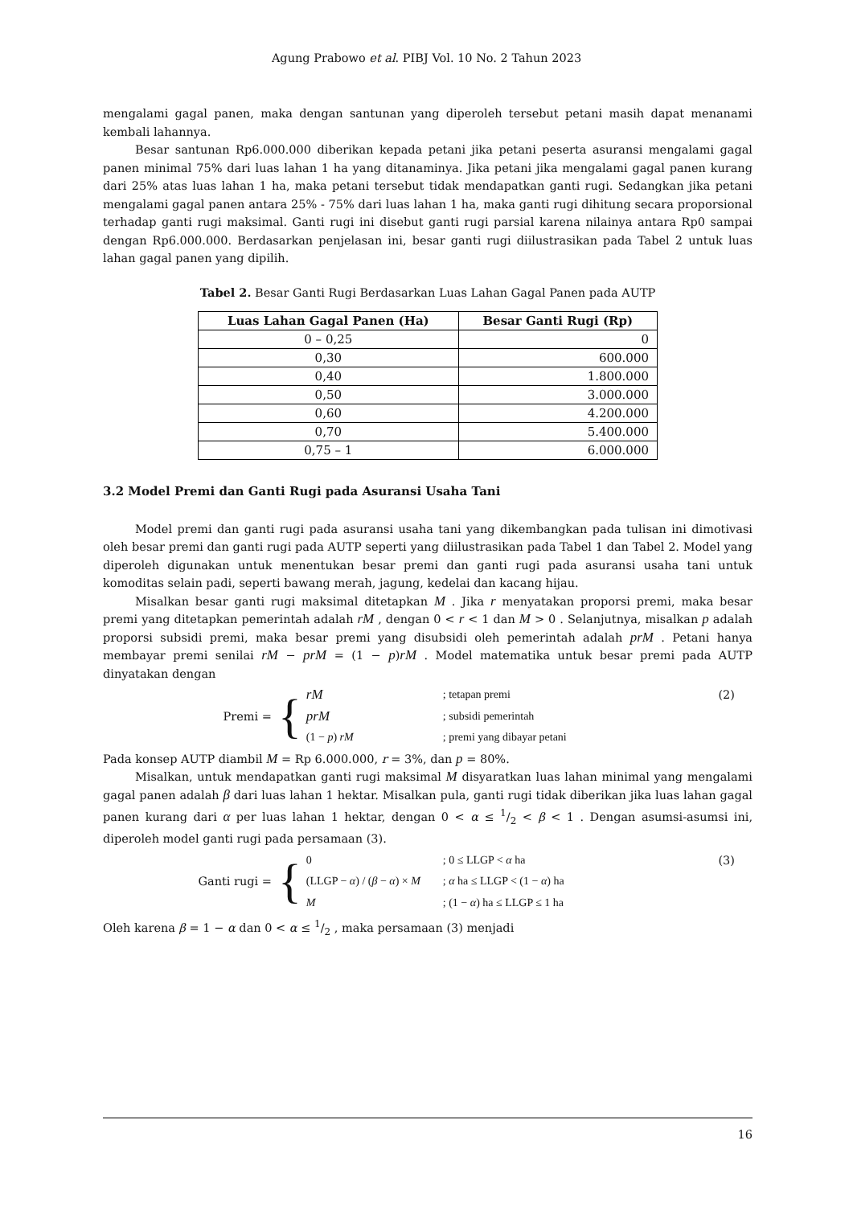Agung Prabowo et al. PIBJ Vol. 10 No. 2 Tahun 2023
mengalami gagal panen, maka dengan santunan yang diperoleh tersebut petani masih dapat menanami kembali lahannya.
Besar santunan Rp6.000.000 diberikan kepada petani jika petani peserta asuransi mengalami gagal panen minimal 75% dari luas lahan 1 ha yang ditanaminya. Jika petani jika mengalami gagal panen kurang dari 25% atas luas lahan 1 ha, maka petani tersebut tidak mendapatkan ganti rugi. Sedangkan jika petani mengalami gagal panen antara 25% - 75% dari luas lahan 1 ha, maka ganti rugi dihitung secara proporsional terhadap ganti rugi maksimal. Ganti rugi ini disebut ganti rugi parsial karena nilainya antara Rp0 sampai dengan Rp6.000.000. Berdasarkan penjelasan ini, besar ganti rugi diilustrasikan pada Tabel 2 untuk luas lahan gagal panen yang dipilih.
Tabel 2. Besar Ganti Rugi Berdasarkan Luas Lahan Gagal Panen pada AUTP
| Luas Lahan Gagal Panen (Ha) | Besar Ganti Rugi (Rp) |
| --- | --- |
| 0 – 0,25 | 0 |
| 0,30 | 600.000 |
| 0,40 | 1.800.000 |
| 0,50 | 3.000.000 |
| 0,60 | 4.200.000 |
| 0,70 | 5.400.000 |
| 0,75 – 1 | 6.000.000 |
3.2 Model Premi dan Ganti Rugi pada Asuransi Usaha Tani
Model premi dan ganti rugi pada asuransi usaha tani yang dikembangkan pada tulisan ini dimotivasi oleh besar premi dan ganti rugi pada AUTP seperti yang diilustrasikan pada Tabel 1 dan Tabel 2. Model yang diperoleh digunakan untuk menentukan besar premi dan ganti rugi pada asuransi usaha tani untuk komoditas selain padi, seperti bawang merah, jagung, kedelai dan kacang hijau.
Misalkan besar ganti rugi maksimal ditetapkan M . Jika r menyatakan proporsi premi, maka besar premi yang ditetapkan pemerintah adalah rM , dengan 0 < r < 1 dan M > 0 . Selanjutnya, misalkan p adalah proporsi subsidi premi, maka besar premi yang disubsidi oleh pemerintah adalah prM . Petani hanya membayar premi senilai rM − prM = (1 − p)rM . Model matematika untuk besar premi pada AUTP dinyatakan dengan
Premi = {
rM; tetapan premi prM; subsidi pemerintah (1 − p) rM; premi yang dibayar petani
(2)
Pada konsep AUTP diambil M = Rp 6.000.000, r = 3%, dan p = 80%.
Misalkan, untuk mendapatkan ganti rugi maksimal M disyaratkan luas lahan minimal yang mengalami gagal panen adalah β dari luas lahan 1 hektar. Misalkan pula, ganti rugi tidak diberikan jika luas lahan gagal panen kurang dari α per luas lahan 1 hektar, dengan 0 < α ≤ 1/2 < β < 1 . Dengan asumsi-asumsi ini, diperoleh model ganti rugi pada persamaan (3).
Ganti rugi = {
0; 0 ≤ LLGP < α ha (LLGP − α) / (β − α) × M; α ha ≤ LLGP < (1 − α) ha M; (1 − α) ha ≤ LLGP ≤ 1 ha
(3)
Oleh karena β = 1 − α dan 0 < α ≤ 1/2 , maka persamaan (3) menjadi
16